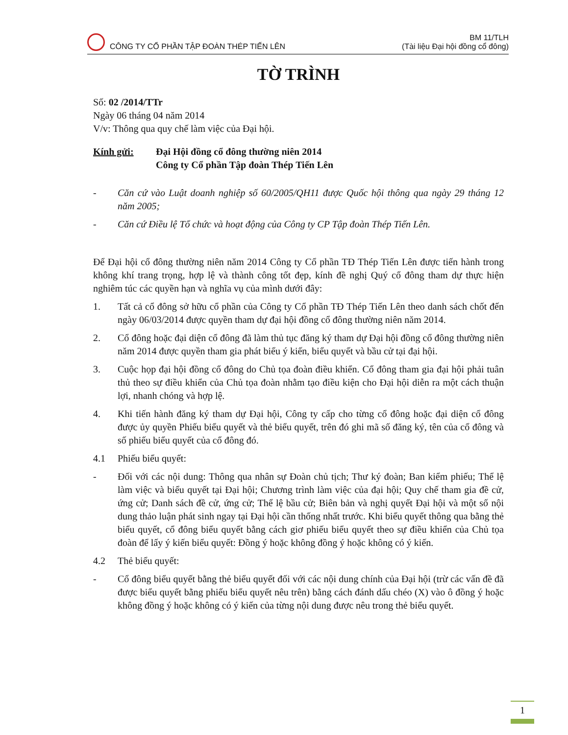CÔNG TY CỔ PHẦN TẬP ĐOÀN THÉP TIẾN LÊN
BM 11/TLH
(Tài liệu Đại hội đồng cổ đông)
TỜ TRÌNH
Số: 02 /2014/TTr
Ngày 06 tháng 04 năm 2014
V/v: Thông qua quy chế làm việc của Đại hội.
Kính gửi: Đại Hội đồng cổ đông thường niên 2014
Công ty Cổ phần Tập đoàn Thép Tiến Lên
- Căn cứ vào Luật doanh nghiệp số 60/2005/QH11 được Quốc hội thông qua ngày 29 tháng 12 năm 2005;
- Căn cứ Điều lệ Tổ chức và hoạt động của Công ty CP Tập đoàn Thép Tiến Lên.
Để Đại hội cổ đông thường niên năm 2014 Công ty Cổ phần TĐ Thép Tiến Lên được tiến hành trong không khí trang trọng, hợp lệ và thành công tốt đẹp, kính đề nghị Quý cổ đông tham dự thực hiện nghiêm túc các quyền hạn và nghĩa vụ của mình dưới đây:
1. Tất cả cổ đông sở hữu cổ phần của Công ty Cổ phần TĐ Thép Tiến Lên theo danh sách chốt đến ngày 06/03/2014 được quyền tham dự đại hội đồng cổ đông thường niên năm 2014.
2. Cổ đông hoặc đại diện cổ đông đã làm thủ tục đăng ký tham dự Đại hội đồng cổ đông thường niên năm 2014 được quyền tham gia phát biểu ý kiến, biểu quyết và bầu cử tại đại hội.
3. Cuộc họp đại hội đồng cổ đông do Chủ tọa đoàn điều khiển. Cổ đông tham gia đại hội phải tuân thủ theo sự điều khiển của Chủ tọa đoàn nhằm tạo điều kiện cho Đại hội diễn ra một cách thuận lợi, nhanh chóng và hợp lệ.
4. Khi tiến hành đăng ký tham dự Đại hội, Công ty cấp cho từng cổ đông hoặc đại diện cổ đông được ủy quyền Phiếu biểu quyết và thẻ biểu quyết, trên đó ghi mã số đăng ký, tên của cổ đông và số phiếu biểu quyết của cổ đông đó.
4.1 Phiếu biểu quyết:
- Đối với các nội dung: Thông qua nhân sự Đoàn chủ tịch; Thư ký đoàn; Ban kiểm phiếu; Thể lệ làm việc và biểu quyết tại Đại hội; Chương trình làm việc của đại hội; Quy chế tham gia đề cử, ứng cử; Danh sách đề cử, ứng cử; Thể lệ bầu cử; Biên bản và nghị quyết Đại hội và một số nội dung thảo luận phát sinh ngay tại Đại hội cần thống nhất trước. Khi biểu quyết thông qua bằng thẻ biểu quyết, cổ đông biểu quyết bằng cách giơ phiếu biểu quyết theo sự điều khiển của Chủ tọa đoàn để lấy ý kiến biểu quyết: Đồng ý hoặc không đồng ý hoặc không có ý kiến.
4.2 Thẻ biểu quyết:
- Cổ đông biểu quyết bằng thẻ biểu quyết đối với các nội dung chính của Đại hội (trừ các vấn đề đã được biểu quyết bằng phiếu biểu quyết nêu trên) bằng cách đánh dấu chéo (X) vào ô đồng ý hoặc không đồng ý hoặc không có ý kiến của từng nội dung được nêu trong thẻ biểu quyết.
1